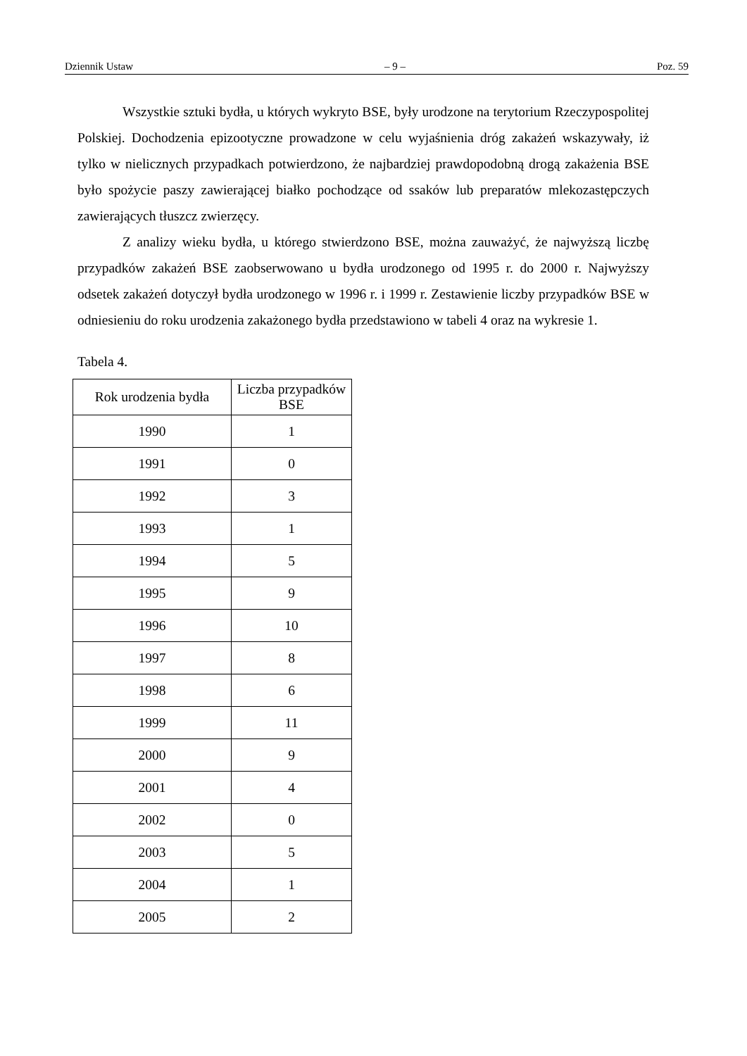Dziennik Ustaw – 9 – Poz. 59
Wszystkie sztuki bydła, u których wykryto BSE, były urodzone na terytorium Rzeczypospolitej Polskiej. Dochodzenia epizootyczne prowadzone w celu wyjaśnienia dróg zakażeń wskazywały, iż tylko w nielicznych przypadkach potwierdzono, że najbardziej prawdopodobną drogą zakażenia BSE było spożycie paszy zawierającej białko pochodzące od ssaków lub preparatów mlekozastępczych zawierających tłuszcz zwierzęcy.
Z analizy wieku bydła, u którego stwierdzono BSE, można zauważyć, że najwyższą liczbę przypadków zakażeń BSE zaobserwowano u bydła urodzonego od 1995 r. do 2000 r. Najwyższy odsetek zakażeń dotyczył bydła urodzonego w 1996 r. i 1999 r. Zestawienie liczby przypadków BSE w odniesieniu do roku urodzenia zakażonego bydła przedstawiono w tabeli 4 oraz na wykresie 1.
Tabela 4.
| Rok urodzenia bydła | Liczba przypadków BSE |
| --- | --- |
| 1990 | 1 |
| 1991 | 0 |
| 1992 | 3 |
| 1993 | 1 |
| 1994 | 5 |
| 1995 | 9 |
| 1996 | 10 |
| 1997 | 8 |
| 1998 | 6 |
| 1999 | 11 |
| 2000 | 9 |
| 2001 | 4 |
| 2002 | 0 |
| 2003 | 5 |
| 2004 | 1 |
| 2005 | 2 |